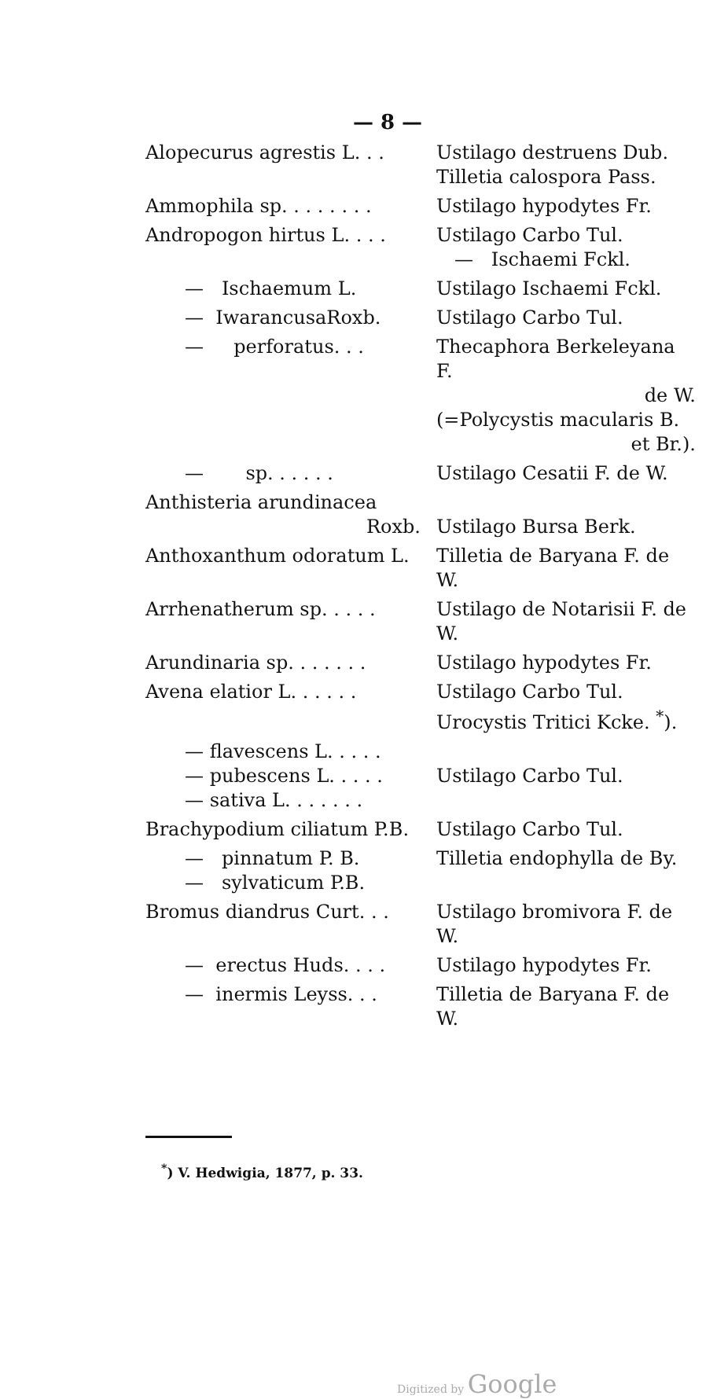— 8 —
| Alopecurus agrestis L. . . | Ustilago destruens Dub. Tilletia calospora Pass. |
| Ammophila sp. . . . . . . . | Ustilago hypodytes Fr. |
| Andropogon hirtus L. . . . | Ustilago Carbo Tul. — Ischaemi Fckl. |
| — Ischaemum L. | Ustilago Ischaemi Fckl. |
| — IwarancusaRoxb. | Ustilago Carbo Tul. |
| — perforatus. . . | Thecaphora Berkeleyana F. de W. (=Polycystis macularis B. et Br.). |
| — sp. . . . . . | Ustilago Cesatii F. de W. |
| Anthisteria arundinacea Roxb. | Ustilago Bursa Berk. |
| Anthoxanthum odoratum L. | Tilletia de Baryana F. de W. |
| Arrhenatherum sp. . . . . | Ustilago de Notarisii F. de W. |
| Arundinaria sp. . . . . . . | Ustilago hypodytes Fr. |
| Avena elatior L. . . . . . | Ustilago Carbo Tul. Urocystis Tritici Kcke. <sup>*</sup>). |
| — flavescens L. . . . . — pubescens L. . . . . — sativa L. . . . . . . | Ustilago Carbo Tul. |
| Brachypodium ciliatum P.B. | Ustilago Carbo Tul. |
| — pinnatum P. B. — sylvaticum P.B. | Tilletia endophylla de By. |
| Bromus diandrus Curt. . . | Ustilago bromivora F. de W. |
| — erectus Huds. . . . | Ustilago hypodytes Fr. |
| — inermis Leyss. . . | Tilletia de Baryana F. de W. |
<sup>*</sup>) V. Hedwigia, 1877, p. 33.
Digitized by Google